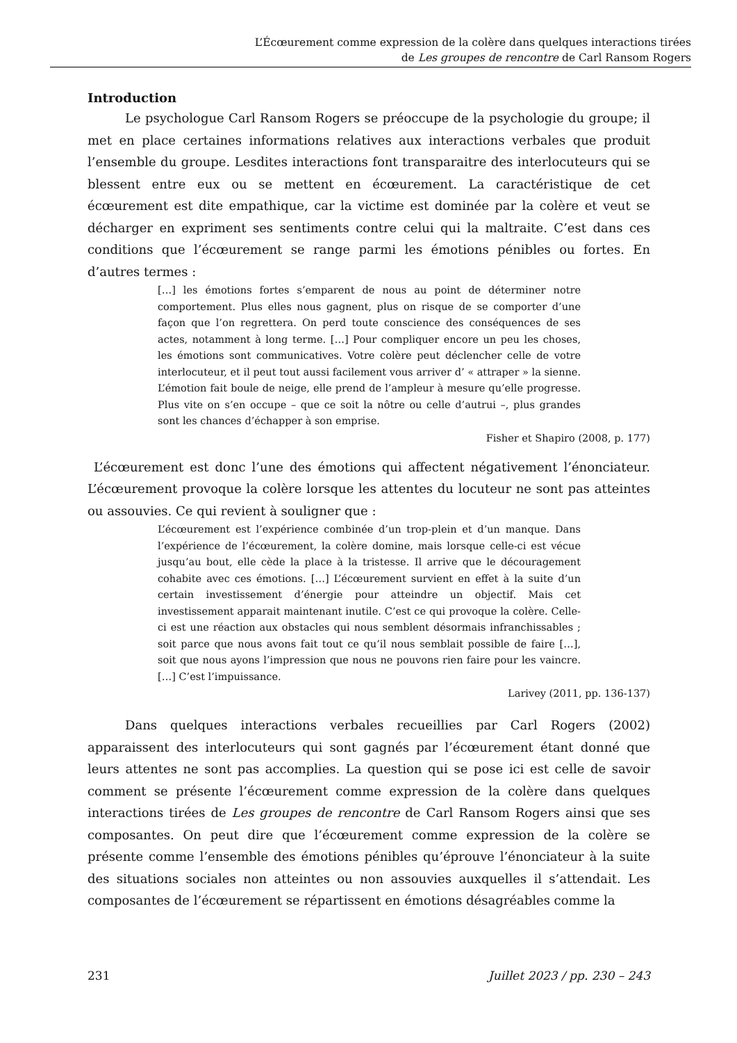L’Écœurement comme expression de la colère dans quelques interactions tirées
de Les groupes de rencontre de Carl Ransom Rogers
Introduction
   Le psychologue Carl Ransom Rogers se préoccupe de la psychologie du groupe; il met en place certaines informations relatives aux interactions verbales que produit l’ensemble du groupe. Lesdites interactions font transparaitre des interlocuteurs qui se blessent entre eux ou se mettent en écœurement. La caractéristique de cet écœurement est dite empathique, car la victime est dominée par la colère et veut se décharger en expriment ses sentiments contre celui qui la maltraite. C’est dans ces conditions que l’écœurement se range parmi les émotions pénibles ou fortes. En d’autres termes :
[…] les émotions fortes s’emparent de nous au point de déterminer notre comportement. Plus elles nous gagnent, plus on risque de se comporter d’une façon que l’on regrettera. On perd toute conscience des conséquences de ses actes, notamment à long terme. […] Pour compliquer encore un peu les choses, les émotions sont communicatives. Votre colère peut déclencher celle de votre interlocuteur, et il peut tout aussi facilement vous arriver d’ « attraper » la sienne. L’émotion fait boule de neige, elle prend de l’ampleur à mesure qu’elle progresse. Plus vite on s’en occupe – que ce soit la nôtre ou celle d’autrui –, plus grandes sont les chances d’échapper à son emprise.
Fisher et Shapiro (2008, p. 177)
L’écœurement est donc l’une des émotions qui affectent négativement l’énonciateur. L’écœurement provoque la colère lorsque les attentes du locuteur ne sont pas atteintes ou assouvies. Ce qui revient à souligner que :
L’écœurement est l’expérience combinée d’un trop-plein et d’un manque. Dans l’expérience de l’écœurement, la colère domine, mais lorsque celle-ci est vécue jusqu’au bout, elle cède la place à la tristesse. Il arrive que le découragement cohabite avec ces émotions. […] L’écœurement survient en effet à la suite d’un certain investissement d’énergie pour atteindre un objectif. Mais cet investissement apparait maintenant inutile. C’est ce qui provoque la colère. Celle-ci est une réaction aux obstacles qui nous semblent désormais infranchissables ; soit parce que nous avons fait tout ce qu’il nous semblait possible de faire […], soit que nous ayons l’impression que nous ne pouvons rien faire pour les vaincre. […] C’est l’impuissance.
Larivey (2011, pp. 136-137)
   Dans quelques interactions verbales recueillies par Carl Rogers (2002) apparaissent des interlocuteurs qui sont gagnés par l’écœurement étant donné que leurs attentes ne sont pas accomplies. La question qui se pose ici est celle de savoir comment se présente l’écœurement comme expression de la colère dans quelques interactions tirées de Les groupes de rencontre de Carl Ransom Rogers ainsi que ses composantes. On peut dire que l’écœurement comme expression de la colère se présente comme l’ensemble des émotions pénibles qu’éprouve l’énonciateur à la suite des situations sociales non atteintes ou non assouvies auxquelles il s’attendait. Les composantes de l’écœurement se répartissent en émotions désagréables comme la
231 Juillet 2023 / pp. 230 – 243